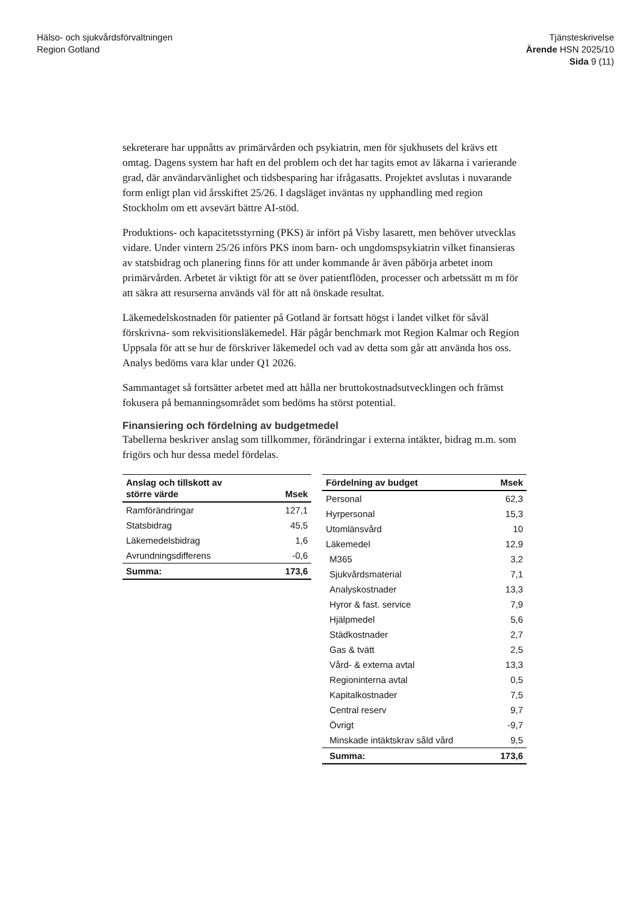Hälso- och sjukvårdsförvaltningen
Region Gotland
Tjänsteskrivelse
Ärende HSN 2025/10
Sida 9 (11)
sekreterare har uppnåtts av primärvården och psykiatrin, men för sjukhusets del krävs ett omtag. Dagens system har haft en del problem och det har tagits emot av läkarna i varierande grad, där användarvänlighet och tidsbesparing har ifrågasatts. Projektet avslutas i nuvarande form enligt plan vid årsskiftet 25/26. I dagsläget inväntas ny upphandling med region Stockholm om ett avsevärt bättre AI-stöd.
Produktions- och kapacitetsstyrning (PKS) är infört på Visby lasarett, men behöver utvecklas vidare. Under vintern 25/26 införs PKS inom barn- och ungdomspsykiatrin vilket finansieras av statsbidrag och planering finns för att under kommande år även påbörja arbetet inom primärvården. Arbetet är viktigt för att se över patientflöden, processer och arbetssätt m m för att säkra att resurserna används väl för att nå önskade resultat.
Läkemedelskostnaden för patienter på Gotland är fortsatt högst i landet vilket för såväl förskrivna- som rekvisitionsläkemedel. Här pågår benchmark mot Region Kalmar och Region Uppsala för att se hur de förskriver läkemedel och vad av detta som går att använda hos oss. Analys bedöms vara klar under Q1 2026.
Sammantaget så fortsätter arbetet med att hålla ner bruttokostnadsutvecklingen och främst fokusera på bemanningsområdet som bedöms ha störst potential.
Finansiering och fördelning av budgetmedel
Tabellerna beskriver anslag som tillkommer, förändringar i externa intäkter, bidrag m.m. som frigörs och hur dessa medel fördelas.
| Anslag och tillskott av större värde | Msek |
| --- | --- |
| Ramförändringar | 127,1 |
| Statsbidrag | 45,5 |
| Läkemedelsbidrag | 1,6 |
| Avrundningsdifferens | -0,6 |
| Summa: | 173,6 |
| Fördelning av budget | Msek |
| --- | --- |
| Personal | 62,3 |
| Hyrpersonal | 15,3 |
| Utomlänsvård | 10 |
| Läkemedel | 12,9 |
| M365 | 3,2 |
| Sjukvårdsmaterial | 7,1 |
| Analyskostnader | 13,3 |
| Hyror & fast. service | 7,9 |
| Hjälpmedel | 5,6 |
| Städkostnader | 2,7 |
| Gas & tvätt | 2,5 |
| Vård- & externa avtal | 13,3 |
| Regioninterna avtal | 0,5 |
| Kapitalkostnader | 7,5 |
| Central reserv | 9,7 |
| Övrigt | -9,7 |
| Minskade intäktskrav såld vård | 9,5 |
| Summa: | 173,6 |